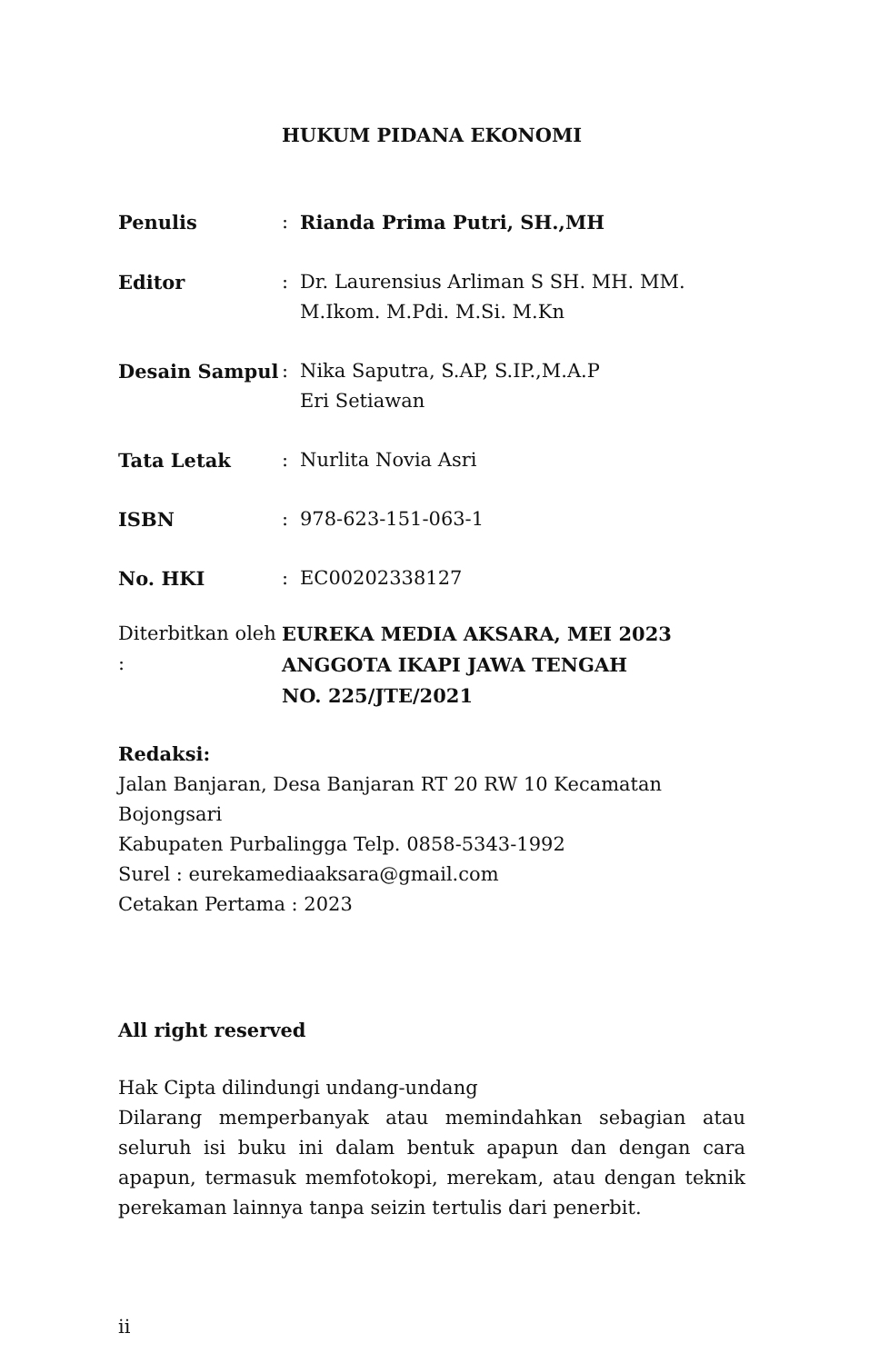HUKUM PIDANA EKONOMI
Penulis : Rianda Prima Putri, SH.,MH
Editor : Dr. Laurensius Arliman S SH. MH. MM.
M.Ikom. M.Pdi. M.Si. M.Kn
Desain Sampul : Nika Saputra, S.AP, S.IP.,M.A.P
Eri Setiawan
Tata Letak : Nurlita Novia Asri
ISBN : 978-623-151-063-1
No. HKI : EC00202338127
Diterbitkan oleh :
EUREKA MEDIA AKSARA, MEI 2023
ANGGOTA IKAPI JAWA TENGAH
NO. 225/JTE/2021
Redaksi:
Jalan Banjaran, Desa Banjaran RT 20 RW 10 Kecamatan Bojongsari
Kabupaten Purbalingga Telp. 0858-5343-1992
Surel : eurekamediaaksara@gmail.com
Cetakan Pertama : 2023
All right reserved
Hak Cipta dilindungi undang-undang
Dilarang memperbanyak atau memindahkan sebagian atau seluruh isi buku ini dalam bentuk apapun dan dengan cara apapun, termasuk memfotokopi, merekam, atau dengan teknik perekaman lainnya tanpa seizin tertulis dari penerbit.
ii